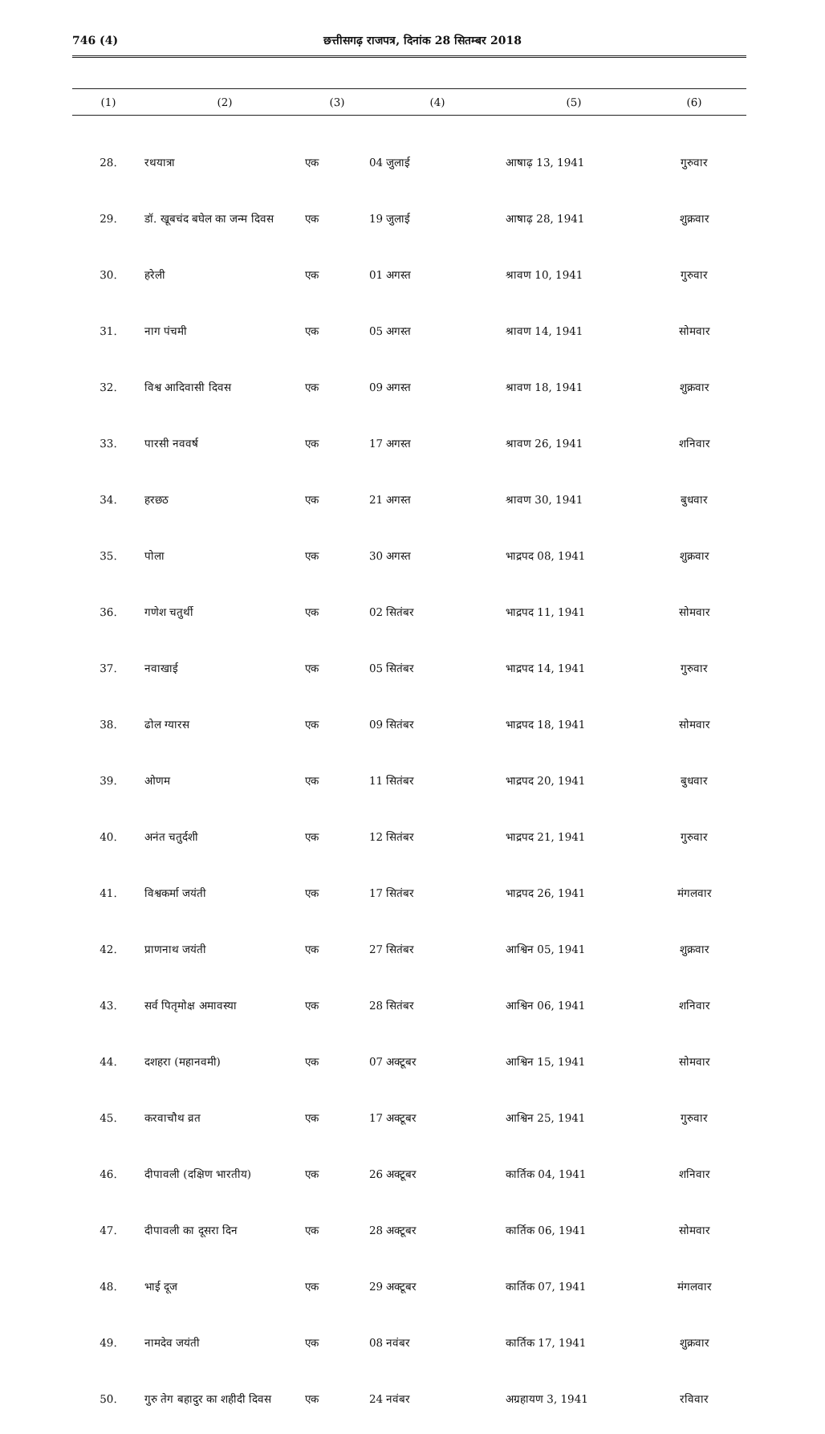746 (4) छत्तीसगढ़ राजपत्र, दिनांक 28 सितम्बर 2018
| (1) | (2) | (3) | (4) | (5) | (6) |
| --- | --- | --- | --- | --- | --- |
| 28. | रथयात्रा | एक | 04 जुलाई | आषाढ़ 13, 1941 | गुरुवार |
| 29. | डॉ. खूबचंद बघेल का जन्म दिवस | एक | 19 जुलाई | आषाढ़ 28, 1941 | शुक्रवार |
| 30. | हरेली | एक | 01 अगस्त | श्रावण 10, 1941 | गुरुवार |
| 31. | नाग पंचमी | एक | 05 अगस्त | श्रावण 14, 1941 | सोमवार |
| 32. | विश्व आदिवासी दिवस | एक | 09 अगस्त | श्रावण 18, 1941 | शुक्रवार |
| 33. | पारसी नववर्ष | एक | 17 अगस्त | श्रावण 26, 1941 | शनिवार |
| 34. | हरछठ | एक | 21 अगस्त | श्रावण 30, 1941 | बुधवार |
| 35. | पोला | एक | 30 अगस्त | भाद्रपद 08, 1941 | शुक्रवार |
| 36. | गणेश चतुर्थी | एक | 02 सितंबर | भाद्रपद 11, 1941 | सोमवार |
| 37. | नवाखाई | एक | 05 सितंबर | भाद्रपद 14, 1941 | गुरुवार |
| 38. | ढोल ग्यारस | एक | 09 सितंबर | भाद्रपद 18, 1941 | सोमवार |
| 39. | ओणम | एक | 11 सितंबर | भाद्रपद 20, 1941 | बुधवार |
| 40. | अनंत चतुर्दशी | एक | 12 सितंबर | भाद्रपद 21, 1941 | गुरुवार |
| 41. | विश्वकर्मा जयंती | एक | 17 सितंबर | भाद्रपद 26, 1941 | मंगलवार |
| 42. | प्राणनाथ जयंती | एक | 27 सितंबर | आश्विन 05, 1941 | शुक्रवार |
| 43. | सर्व पितृमोक्ष अमावस्या | एक | 28 सितंबर | आश्विन 06, 1941 | शनिवार |
| 44. | दशहरा (महानवमी) | एक | 07 अक्टूबर | आश्विन 15, 1941 | सोमवार |
| 45. | करवाचौथ व्रत | एक | 17 अक्टूबर | आश्विन 25, 1941 | गुरुवार |
| 46. | दीपावली (दक्षिण भारतीय) | एक | 26 अक्टूबर | कार्तिक 04, 1941 | शनिवार |
| 47. | दीपावली का दूसरा दिन | एक | 28 अक्टूबर | कार्तिक 06, 1941 | सोमवार |
| 48. | भाई दूज | एक | 29 अक्टूबर | कार्तिक 07, 1941 | मंगलवार |
| 49. | नामदेव जयंती | एक | 08 नवंबर | कार्तिक 17, 1941 | शुक्रवार |
| 50. | गुरु तेग बहादुर का शहीदी दिवस | एक | 24 नवंबर | अग्रहायण 3, 1941 | रविवार |